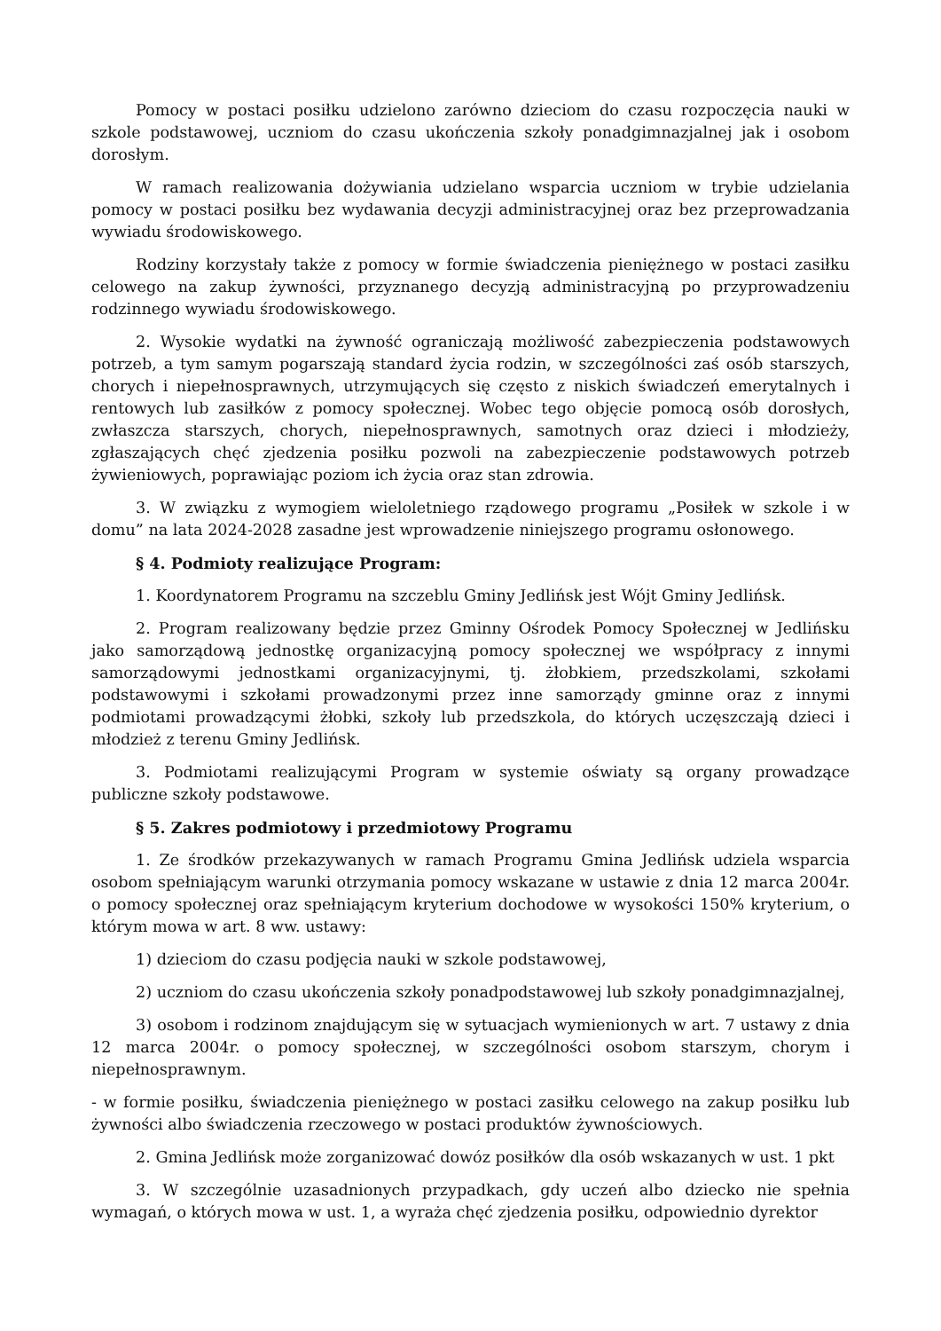Pomocy w postaci posiłku udzielono zarówno dzieciom do czasu rozpoczęcia nauki w szkole podstawowej, uczniom do czasu ukończenia szkoły ponadgimnazjalnej jak i osobom dorosłym.
W ramach realizowania dożywiania udzielano wsparcia uczniom w trybie udzielania pomocy w postaci posiłku bez wydawania decyzji administracyjnej oraz bez przeprowadzania wywiadu środowiskowego.
Rodziny korzystały także z pomocy w formie świadczenia pieniężnego w postaci zasiłku celowego na zakup żywności, przyznanego decyzją administracyjną po przyprowadzeniu rodzinnego wywiadu środowiskowego.
2. Wysokie wydatki na żywność ograniczają możliwość zabezpieczenia podstawowych potrzeb, a tym samym pogarszają standard życia rodzin, w szczególności zaś osób starszych, chorych i niepełnosprawnych, utrzymujących się często z niskich świadczeń emerytalnych i rentowych lub zasiłków z pomocy społecznej. Wobec tego objęcie pomocą osób dorosłych, zwłaszcza starszych, chorych, niepełnosprawnych, samotnych oraz dzieci i młodzieży, zgłaszających chęć zjedzenia posiłku pozwoli na zabezpieczenie podstawowych potrzeb żywieniowych, poprawiając poziom ich życia oraz stan zdrowia.
3. W związku z wymogiem wieloletniego rządowego programu „Posiłek w szkole i w domu” na lata 2024-2028 zasadne jest wprowadzenie niniejszego programu osłonowego.
§ 4. Podmioty realizujące Program:
1. Koordynatorem Programu na szczeblu Gminy Jedlińsk jest Wójt Gminy Jedlińsk.
2. Program realizowany będzie przez Gminny Ośrodek Pomocy Społecznej w Jedlińsku jako samorządową jednostkę organizacyjną pomocy społecznej we współpracy z innymi samorządowymi jednostkami organizacyjnymi, tj. żłobkiem, przedszkolami, szkołami podstawowymi i szkołami prowadzonymi przez inne samorządy gminne oraz z innymi podmiotami prowadzącymi żłobki, szkoły lub przedszkola, do których uczęszczają dzieci i młodzież z terenu Gminy Jedlińsk.
3. Podmiotami realizującymi Program w systemie oświaty są organy prowadzące publiczne szkoły podstawowe.
§ 5. Zakres podmiotowy i przedmiotowy Programu
1. Ze środków przekazywanych w ramach Programu Gmina Jedlińsk udziela wsparcia osobom spełniającym warunki otrzymania pomocy wskazane w ustawie z dnia 12 marca 2004r. o pomocy społecznej oraz spełniającym kryterium dochodowe w wysokości 150% kryterium, o którym mowa w art. 8 ww. ustawy:
1) dzieciom do czasu podjęcia nauki w szkole podstawowej,
2) uczniom do czasu ukończenia szkoły ponadpodstawowej lub szkoły ponadgimnazjalnej,
3) osobom i rodzinom znajdującym się w sytuacjach wymienionych w art. 7 ustawy z dnia 12 marca 2004r. o pomocy społecznej, w szczególności osobom starszym, chorym i niepełnosprawnym.
- w formie posiłku, świadczenia pieniężnego w postaci zasiłku celowego na zakup posiłku lub żywności albo świadczenia rzeczowego w postaci produktów żywnościowych.
2. Gmina Jedlińsk może zorganizować dowóz posiłków dla osób wskazanych w ust. 1 pkt
3. W szczególnie uzasadnionych przypadkach, gdy uczeń albo dziecko nie spełnia wymagań, o których mowa w ust. 1, a wyraża chęć zjedzenia posiłku, odpowiednio dyrektor